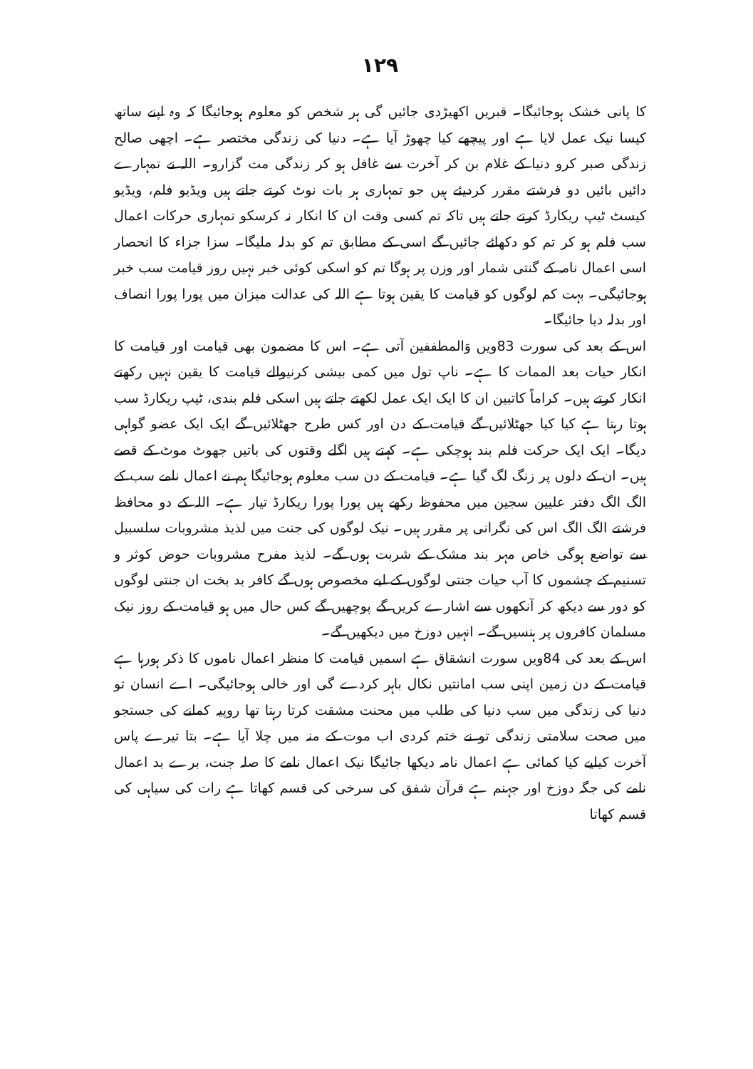۱۲۹
کا پانی خشک ہوجائیگا۔ قبریں اکھیڑدی جائیں گی ہر شخص کو معلوم ہوجائیگا کہ وہ اپنے ساتھ کیسا نیک عمل لایا ہے اور پیچھے کیا چھوڑ آیا ہے۔ دنیا کی زندگی مختصر ہے۔ اچھی صالح زندگی صبر کرو دنیا کے غلام بن کر آخرت سے غافل ہو کر زندگی مت گزارو۔ اللہ نے تمہارے دائیں بائیں دو فرشتے مقرر کردیئے ہیں جو تمہاری ہر بات نوٹ کرتے جاتے ہیں ویڈیو فلم، ویڈیو کیسٹ ٹیپ ریکارڈ کرتے جاتے ہیں تاکہ تم کسی وقت ان کا انکار نہ کرسکو تمہاری حرکات اعمال سب فلم ہو کر تم کو دکھائے جائیں گے اسی کے مطابق تم کو بدلہ ملیگا۔ سزا جزاء کا انحصار اسی اعمال نامہ کے گنتی شمار اور وزن پر ہوگا تم کو اسکی کوئی خبر نہیں روز قیامت سب خبر ہوجائیگی۔ بہت کم لوگوں کو قیامت کا یقین ہوتا ہے اللہ کی عدالت میزان میں پورا پورا انصاف اور بدلہ دیا جائیگا۔
اس کے بعد کی سورت 83ویں وَالمطففین آتی ہے۔ اس کا مضمون بھی قیامت اور قیامت کا انکار حیات بعد الممات کا ہے۔ ناپ تول میں کمی بیشی کرنیوالے قیامت کا یقین نہیں رکھتے انکار کرتے ہیں۔ کراماً کاتبین ان کا ایک ایک عمل لکھتے جاتے ہیں اسکی فلم بندی، ٹیپ ریکارڈ سب ہوتا رہتا ہے کیا کیا جھٹلائیں گے قیامت کے دن اور کس طرح جھٹلائیں گے ایک ایک عضو گواہی دیگا۔ ایک ایک حرکت فلم بند ہوچکی ہے۔ کہتے ہیں اگلے وقتوں کی باتیں جھوٹ موٹ کے قصے ہیں۔ ان کے دلوں پر زنگ لگ گیا ہے۔ قیامت کے دن سب معلوم ہوجائیگا ہم نے اعمال نامے سب کے الگ الگ دفتر علیین سجین میں محفوظ رکھے ہیں پورا پورا ریکارڈ تیار ہے۔ اللہ کے دو محافظ فرشتے الگ الگ اس کی نگرانی پر مقرر ہیں۔ نیک لوگوں کی جنت میں لذیذ مشروبات سلسبیل سے تواضع ہوگی خاص مہر بند مشک کے شربت ہوں گے۔ لذیذ مفرح مشروبات حوض کوثر و تسنیم کے چشموں کا آب حیات جنتی لوگوں کے لیے مخصوص ہوں گے کافر بد بخت ان جنتی لوگوں کو دور سے دیکھ کر آنکھوں سے اشارے کریں گے پوچھیں گے کس حال میں ہو قیامت کے روز نیک مسلمان کافروں پر ہنسیں گے۔ انہیں دوزخ میں دیکھیں گے۔
اس کے بعد کی 84ویں سورت انشقاق ہے اسمیں قیامت کا منظر اعمال ناموں کا ذکر ہورہا ہے قیامت کے دن زمین اپنی سب امانتیں نکال باہر کردے گی اور خالی ہوجائیگی۔ اے انسان تو دنیا کی زندگی میں سب دنیا کی طلب میں محنت مشقت کرتا رہتا تھا روپیہ کمانے کی جستجو میں صحت سلامتی زندگی تو نے ختم کردی اب موت کے منہ میں چلا آیا ہے۔ بتا تیرے پاس آخرت کیلیے کیا کمائی ہے اعمال نامہ دیکھا جائیگا نیک اعمال نامے کا صلہ جنت، برے بد اعمال نامے کی جگہ دوزخ اور جہنم ہے قرآن شفق کی سرخی کی قسم کھاتا ہے رات کی سیاہی کی قسم کھاتا